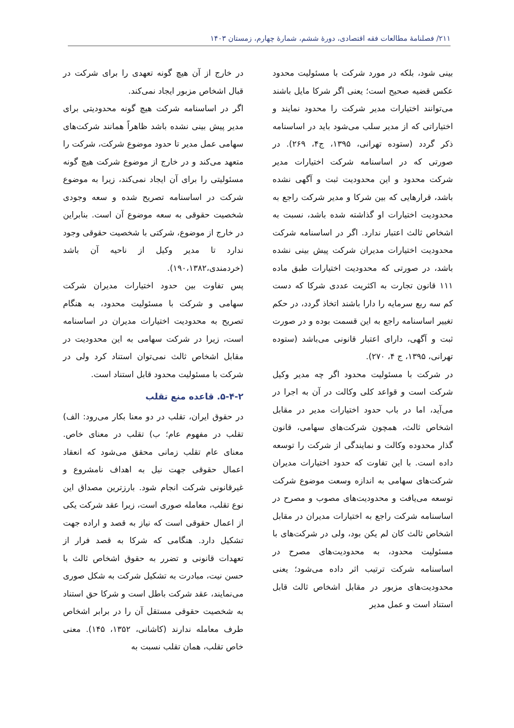۲۱۱/ فصلنامهٔ مطالعات فقه اقتصادی، دورهٔ ششم، شمارهٔ چهارم، زمستان ۱۴۰۳
بینی شود، بلکه در مورد شرکت با مسئولیت محدود عکس قضیه صحیح است؛ یعنی اگر شرکا مایل باشند می‌توانند اختیارات مدیر شرکت را محدود نمایند و اختیاراتی که از مدیر سلب می‌شود باید در اساسنامه ذکر گردد (ستوده تهرانی، ۱۳۹۵، ج۴، ۲۶۹). در صورتی که در اساسنامه شرکت اختیارات مدیر شرکت محدود و این محدودیت ثبت و آگهی نشده باشد، قرارهایی که بین شرکا و مدیر شرکت راجع به محدودیت اختیارات او گذاشته شده باشد، نسبت به اشخاص ثالث اعتبار ندارد. اگر در اساسنامه شرکت محدودیت اختیارات مدیران شرکت پیش بینی نشده باشد، در صورتی که محدودیت اختیارات طبق ماده ۱۱۱ قانون تجارت به اکثریت عددی شرکا که دست کم سه ربع سرمایه را دارا باشند اتخاذ گردد، در حکم تغییر اساسنامه راجع به این قسمت بوده و در صورت ثبت و آگهی، دارای اعتبار قانونی می‌باشد (ستوده تهرانی، ۱۳۹۵، ج ۴، ۲۷۰).
در شرکت با مسئولیت محدود اگر چه مدیر وکیل شرکت است و قواعد کلی وکالت در آن به اجرا در می‌آید، اما در باب حدود اختیارات مدیر در مقابل اشخاص ثالث، همچون شرکت‌های سهامی، قانون گذار محدوده وکالت و نمایندگی از شرکت را توسعه داده است. با این تفاوت که حدود اختیارات مدیران شرکت‌های سهامی به اندازه وسعت موضوع شرکت توسعه می‌یافت و محدودیت‌های مصوب و مصرح در اساسنامه شرکت راجع به اختیارات مدیران در مقابل اشخاص ثالث کان لم یکن بود، ولی در شرکت‌های با مسئولیت محدود، به محدودیت‌های مصرح در اساسنامه شرکت ترتیب اثر داده می‌شود؛ یعنی محدودیت‌های مزبور در مقابل اشخاص ثالث قابل استناد است و عمل مدیر
در خارج از آن هیچ گونه تعهدی را برای شرکت در قبال اشخاص مزبور ایجاد نمی‌کند.
اگر در اساسنامه شرکت هیچ گونه محدودیتی برای مدیر پیش بینی نشده باشد ظاهراً همانند شرکت‌های سهامی عمل مدیر تا حدود موضوع شرکت، شرکت را متعهد می‌کند و در خارج از موضوع شرکت هیچ گونه مسئولیتی را برای آن ایجاد نمی‌کند، زیرا به موضوع شرکت در اساسنامه تصریح شده و سعه وجودی شخصیت حقوقی به سعه موضوع آن است. بنابراین در خارج از موضوع، شرکتی با شخصیت حقوقی وجود ندارد تا مدیر وکیل از ناحیه آن باشد (خردمندی،۱۹۰،۱۳۸۲).
پس تفاوت بین حدود اختیارات مدیران شرکت سهامی و شرکت با مسئولیت محدود، به هنگام تصریح به محدودیت اختیارات مدیران در اساسنامه است، زیرا در شرکت سهامی به این محدودیت در مقابل اشخاص ثالث نمی‌توان استناد کرد ولی در شرکت با مسئولیت محدود قابل استناد است.
۵-۴-۲. قاعده منع تقلب
در حقوق ایران، تقلب در دو معنا بکار می‌رود: الف) تقلب در مفهوم عام؛ ب) تقلب در معنای خاص. معنای عام تقلب زمانی محقق می‌شود که انعقاد اعمال حقوقی جهت نیل به اهداف نامشروع و غیرقانونی شرکت انجام شود. بارزترین مصداق این نوع تقلب، معامله صوری است، زیرا عقد شرکت یکی از اعمال حقوقی است که نیاز به قصد و اراده جهت تشکیل دارد. هنگامی که شرکا به قصد فرار از تعهدات قانونی و تضرر به حقوق اشخاص ثالث با حسن نیت، مبادرت به تشکیل شرکت به شکل صوری می‌نمایند، عقد شرکت باطل است و شرکا حق استناد به شخصیت حقوقی مستقل آن را در برابر اشخاص طرف معامله ندارند (کاشانی، ۱۳۵۲، ۱۴۵). معنی خاص تقلب، همان تقلب نسبت به